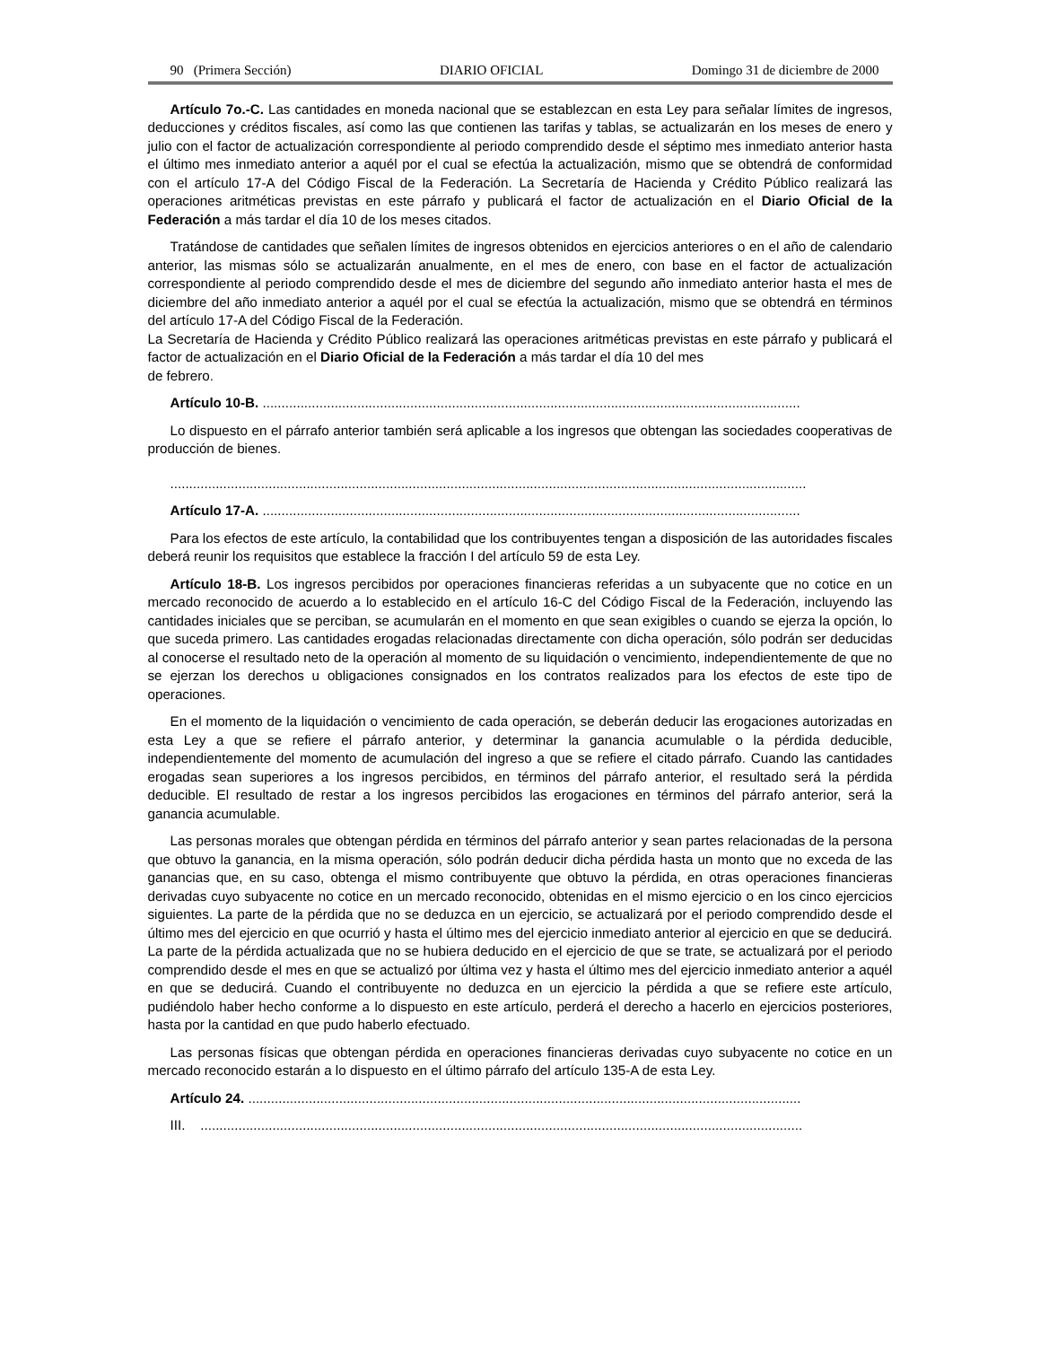90 (Primera Sección) DIARIO OFICIAL Domingo 31 de diciembre de 2000
Artículo 7o.-C. Las cantidades en moneda nacional que se establezcan en esta Ley para señalar límites de ingresos, deducciones y créditos fiscales, así como las que contienen las tarifas y tablas, se actualizarán en los meses de enero y julio con el factor de actualización correspondiente al periodo comprendido desde el séptimo mes inmediato anterior hasta el último mes inmediato anterior a aquél por el cual se efectúa la actualización, mismo que se obtendrá de conformidad con el artículo 17-A del Código Fiscal de la Federación. La Secretaría de Hacienda y Crédito Público realizará las operaciones aritméticas previstas en este párrafo y publicará el factor de actualización en el Diario Oficial de la Federación a más tardar el día 10 de los meses citados.
Tratándose de cantidades que señalen límites de ingresos obtenidos en ejercicios anteriores o en el año de calendario anterior, las mismas sólo se actualizarán anualmente, en el mes de enero, con base en el factor de actualización correspondiente al periodo comprendido desde el mes de diciembre del segundo año inmediato anterior hasta el mes de diciembre del año inmediato anterior a aquél por el cual se efectúa la actualización, mismo que se obtendrá en términos del artículo 17-A del Código Fiscal de la Federación.
La Secretaría de Hacienda y Crédito Público realizará las operaciones aritméticas previstas en este párrafo y publicará el factor de actualización en el Diario Oficial de la Federación a más tardar el día 10 del mes
de febrero.
Artículo 10-B. ..............................................................................................................................................
Lo dispuesto en el párrafo anterior también será aplicable a los ingresos que obtengan las sociedades cooperativas de producción de bienes.
........................................................................................................................................................................
Artículo 17-A. ..............................................................................................................................................
Para los efectos de este artículo, la contabilidad que los contribuyentes tengan a disposición de las autoridades fiscales deberá reunir los requisitos que establece la fracción I del artículo 59 de esta Ley.
Artículo 18-B. Los ingresos percibidos por operaciones financieras referidas a un subyacente que no cotice en un mercado reconocido de acuerdo a lo establecido en el artículo 16-C del Código Fiscal de la Federación, incluyendo las cantidades iniciales que se perciban, se acumularán en el momento en que sean exigibles o cuando se ejerza la opción, lo que suceda primero. Las cantidades erogadas relacionadas directamente con dicha operación, sólo podrán ser deducidas al conocerse el resultado neto de la operación al momento de su liquidación o vencimiento, independientemente de que no se ejerzan los derechos u obligaciones consignados en los contratos realizados para los efectos de este tipo de operaciones.
En el momento de la liquidación o vencimiento de cada operación, se deberán deducir las erogaciones autorizadas en esta Ley a que se refiere el párrafo anterior, y determinar la ganancia acumulable o la pérdida deducible, independientemente del momento de acumulación del ingreso a que se refiere el citado párrafo. Cuando las cantidades erogadas sean superiores a los ingresos percibidos, en términos del párrafo anterior, el resultado será la pérdida deducible. El resultado de restar a los ingresos percibidos las erogaciones en términos del párrafo anterior, será la ganancia acumulable.
Las personas morales que obtengan pérdida en términos del párrafo anterior y sean partes relacionadas de la persona que obtuvo la ganancia, en la misma operación, sólo podrán deducir dicha pérdida hasta un monto que no exceda de las ganancias que, en su caso, obtenga el mismo contribuyente que obtuvo la pérdida, en otras operaciones financieras derivadas cuyo subyacente no cotice en un mercado reconocido, obtenidas en el mismo ejercicio o en los cinco ejercicios siguientes. La parte de la pérdida que no se deduzca en un ejercicio, se actualizará por el periodo comprendido desde el último mes del ejercicio en que ocurrió y hasta el último mes del ejercicio inmediato anterior al ejercicio en que se deducirá. La parte de la pérdida actualizada que no se hubiera deducido en el ejercicio de que se trate, se actualizará por el periodo comprendido desde el mes en que se actualizó por última vez y hasta el último mes del ejercicio inmediato anterior a aquél en que se deducirá. Cuando el contribuyente no deduzca en un ejercicio la pérdida a que se refiere este artículo, pudiéndolo haber hecho conforme a lo dispuesto en este artículo, perderá el derecho a hacerlo en ejercicios posteriores, hasta por la cantidad en que pudo haberlo efectuado.
Las personas físicas que obtengan pérdida en operaciones financieras derivadas cuyo subyacente no cotice en un mercado reconocido estarán a lo dispuesto en el último párrafo del artículo 135-A de esta Ley.
Artículo 24. ..................................................................................................................................................
III. ...............................................................................................................................................................